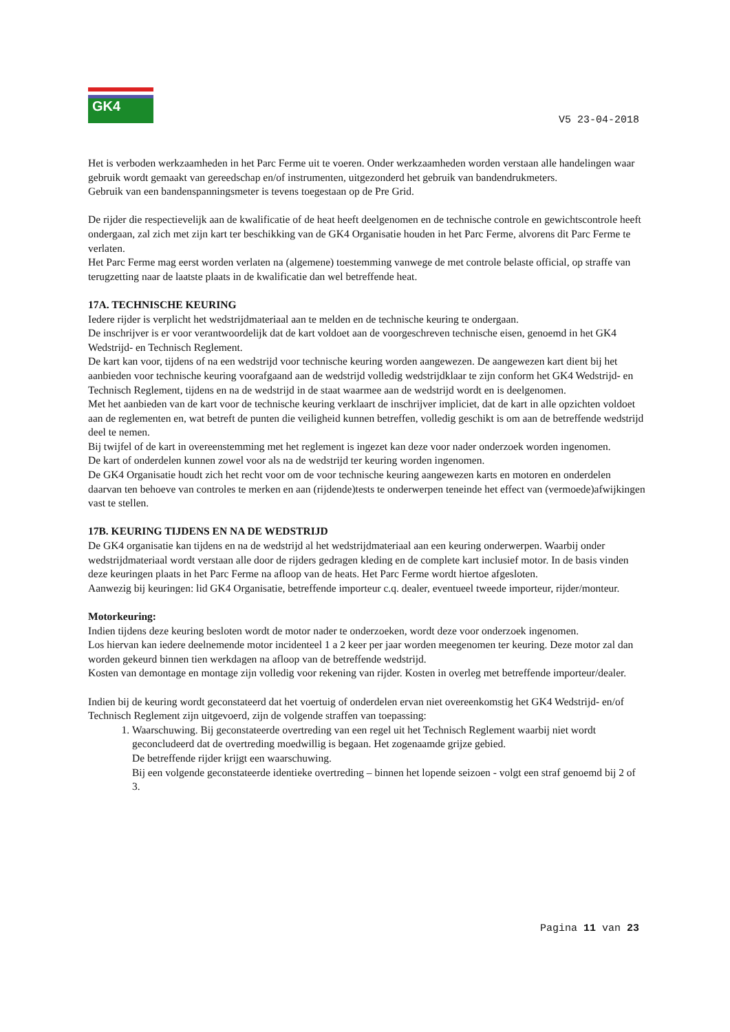GK4
V5 23-04-2018
Het is verboden werkzaamheden in het Parc Ferme uit te voeren. Onder werkzaamheden worden verstaan alle handelingen waar gebruik wordt gemaakt van gereedschap en/of instrumenten, uitgezonderd het gebruik van bandendrukmeters.
Gebruik van een bandenspanningsmeter is tevens toegestaan op de Pre Grid.
De rijder die respectievelijk aan de kwalificatie of de heat heeft deelgenomen en de technische controle en gewichtscontrole heeft ondergaan, zal zich met zijn kart ter beschikking van de GK4 Organisatie houden in het Parc Ferme, alvorens dit Parc Ferme te verlaten.
Het Parc Ferme mag eerst worden verlaten na (algemene) toestemming vanwege de met controle belaste official, op straffe van terugzetting naar de laatste plaats in de kwalificatie dan wel betreffende heat.
17A. TECHNISCHE KEURING
Iedere rijder is verplicht het wedstrijdmateriaal aan te melden en de technische keuring te ondergaan.
De inschrijver is er voor verantwoordelijk dat de kart voldoet aan de voorgeschreven technische eisen, genoemd in het GK4 Wedstrijd- en Technisch Reglement.
De kart kan voor, tijdens of na een wedstrijd voor technische keuring worden aangewezen. De aangewezen kart dient bij het aanbieden voor technische keuring voorafgaand aan de wedstrijd volledig wedstrijdklaar te zijn conform het GK4 Wedstrijd- en Technisch Reglement, tijdens en na de wedstrijd in de staat waarmee aan de wedstrijd wordt en is deelgenomen.
Met het aanbieden van de kart voor de technische keuring verklaart de inschrijver impliciet, dat de kart in alle opzichten voldoet aan de reglementen en, wat betreft de punten die veiligheid kunnen betreffen, volledig geschikt is om aan de betreffende wedstrijd deel te nemen.
Bij twijfel of de kart in overeenstemming met het reglement is ingezet kan deze voor nader onderzoek worden ingenomen.
De kart of onderdelen kunnen zowel voor als na de wedstrijd ter keuring worden ingenomen.
De GK4 Organisatie houdt zich het recht voor om de voor technische keuring aangewezen karts en motoren en onderdelen daarvan ten behoeve van controles te merken en aan (rijdende)tests te onderwerpen teneinde het effect van (vermoede)afwijkingen vast te stellen.
17B. KEURING TIJDENS EN NA DE WEDSTRIJD
De GK4 organisatie kan tijdens en na de wedstrijd al het wedstrijdmateriaal aan een keuring onderwerpen. Waarbij onder wedstrijdmateriaal wordt verstaan alle door de rijders gedragen kleding en de complete kart inclusief motor. In de basis vinden deze keuringen plaats in het Parc Ferme na afloop van de heats. Het Parc Ferme wordt hiertoe afgesloten.
Aanwezig bij keuringen: lid GK4 Organisatie, betreffende importeur c.q. dealer, eventueel tweede importeur, rijder/monteur.
Motorkeuring:
Indien tijdens deze keuring besloten wordt de motor nader te onderzoeken, wordt deze voor onderzoek ingenomen.
Los hiervan kan iedere deelnemende motor incidenteel 1 a 2 keer per jaar worden meegenomen ter keuring. Deze motor zal dan worden gekeurd binnen tien werkdagen na afloop van de betreffende wedstrijd.
Kosten van demontage en montage zijn volledig voor rekening van rijder. Kosten in overleg met betreffende importeur/dealer.
Indien bij de keuring wordt geconstateerd dat het voertuig of onderdelen ervan niet overeenkomstig het GK4 Wedstrijd- en/of Technisch Reglement zijn uitgevoerd, zijn de volgende straffen van toepassing:
1. Waarschuwing. Bij geconstateerde overtreding van een regel uit het Technisch Reglement waarbij niet wordt geconcludeerd dat de overtreding moedwillig is begaan. Het zogenaamde grijze gebied.
De betreffende rijder krijgt een waarschuwing.
Bij een volgende geconstateerde identieke overtreding – binnen het lopende seizoen - volgt een straf genoemd bij 2 of 3.
Pagina 11 van 23